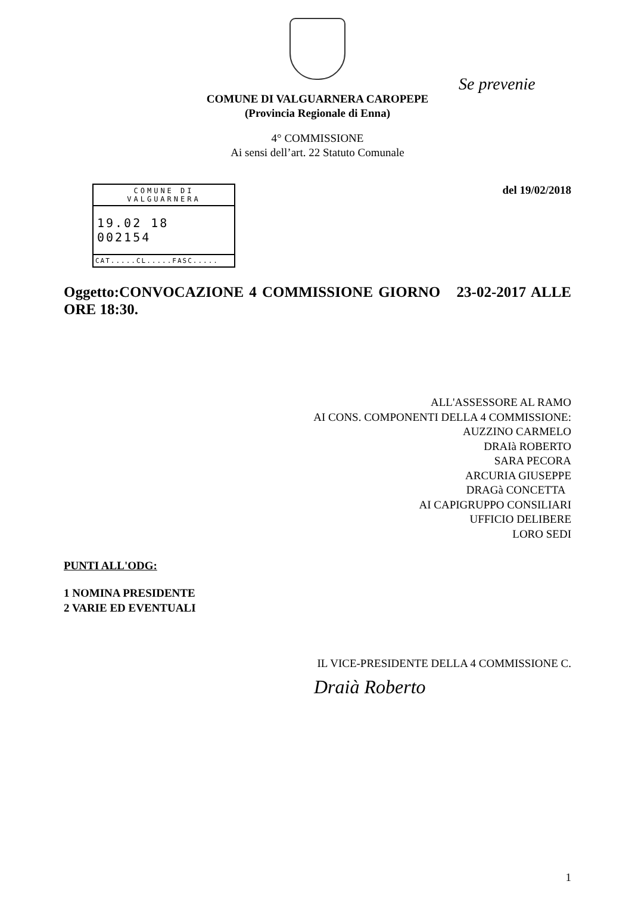COMUNE DI VALGUARNERA CAROPEPE
(Provincia Regionale di Enna)
Se prevenie
4° COMMISSIONE
Ai sensi dell’art. 22 Statuto Comunale
COMUNE DI
VALGUARNERA
19.02 18 002154
CAT.....CL.....FASC.....
del 19/02/2018
Oggetto:CONVOCAZIONE 4 COMMISSIONE GIORNO 23-02-2017 ALLE ORE 18:30.
ALL'ASSESSORE AL RAMO
AI CONS. COMPONENTI DELLA 4 COMMISSIONE:
AUZZINO CARMELO
DRAIà ROBERTO
SARA PECORA
ARCURIA GIUSEPPE
DRAGà CONCETTA
AI CAPIGRUPPO CONSILIARI
UFFICIO DELIBERE
LORO SEDI
PUNTI ALL'ODG:
1 NOMINA PRESIDENTE
2 VARIE ED EVENTUALI
IL VICE-PRESIDENTE DELLA 4 COMMISSIONE C.
Draià Roberto
1